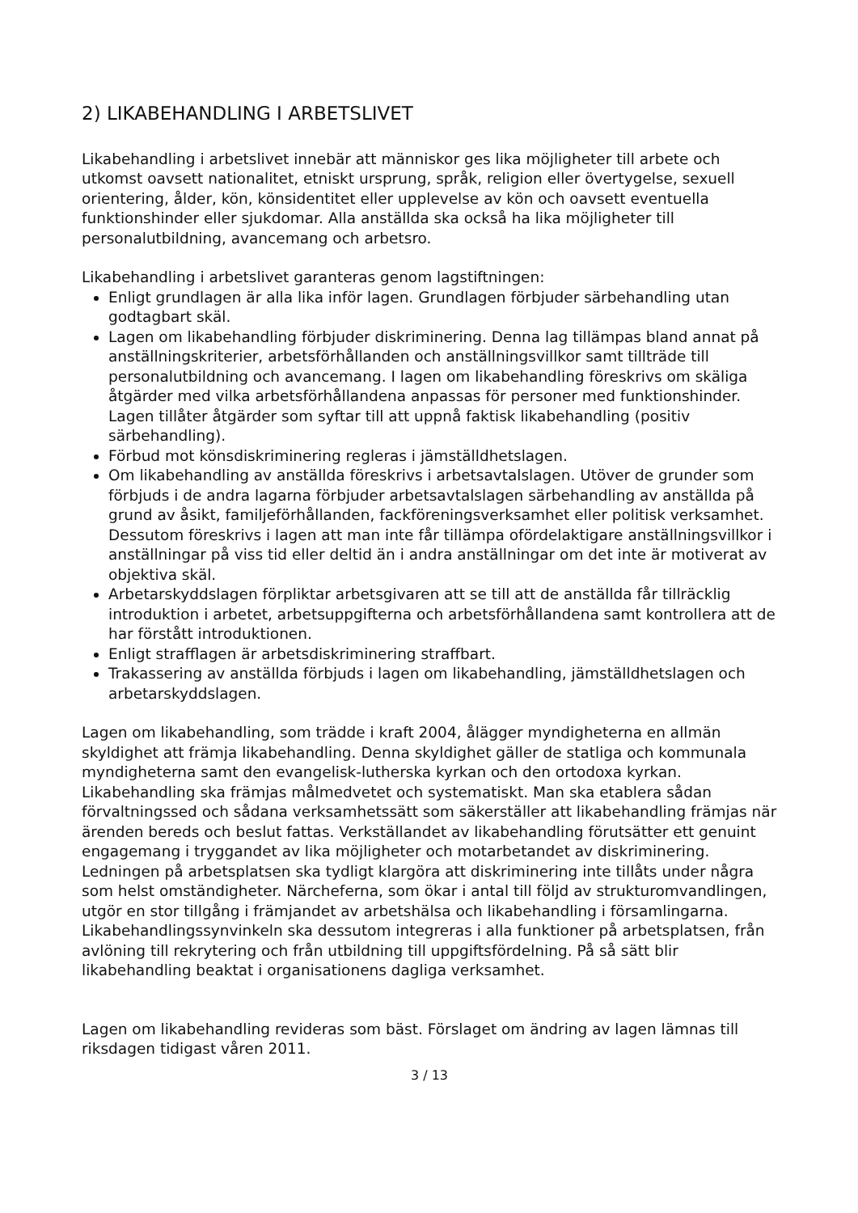2) LIKABEHANDLING I ARBETSLIVET
Likabehandling i arbetslivet innebär att människor ges lika möjligheter till arbete och utkomst oavsett nationalitet, etniskt ursprung, språk, religion eller övertygelse, sexuell orientering, ålder, kön, könsidentitet eller upplevelse av kön och oavsett eventuella funktionshinder eller sjukdomar. Alla anställda ska också ha lika möjligheter till personalutbildning, avancemang och arbetsro.
Likabehandling i arbetslivet garanteras genom lagstiftningen:
Enligt grundlagen är alla lika inför lagen. Grundlagen förbjuder särbehandling utan godtagbart skäl.
Lagen om likabehandling förbjuder diskriminering. Denna lag tillämpas bland annat på anställningskriterier, arbetsförhållanden och anställningsvillkor samt tillträde till personalutbildning och avancemang. I lagen om likabehandling föreskrivs om skäliga åtgärder med vilka arbetsförhållandena anpassas för personer med funktionshinder. Lagen tillåter åtgärder som syftar till att uppnå faktisk likabehandling (positiv särbehandling).
Förbud mot könsdiskriminering regleras i jämställdhetslagen.
Om likabehandling av anställda föreskrivs i arbetsavtalslagen. Utöver de grunder som förbjuds i de andra lagarna förbjuder arbetsavtalslagen särbehandling av anställda på grund av åsikt, familjeförhållanden, fackföreningsverksamhet eller politisk verksamhet. Dessutom föreskrivs i lagen att man inte får tillämpa ofördelaktigare anställningsvillkor i anställningar på viss tid eller deltid än i andra anställningar om det inte är motiverat av objektiva skäl.
Arbetarskyddslagen förpliktar arbetsgivaren att se till att de anställda får tillräcklig introduktion i arbetet, arbetsuppgifterna och arbetsförhållandena samt kontrollera att de har förstått introduktionen.
Enligt strafflagen är arbetsdiskriminering straffbart.
Trakassering av anställda förbjuds i lagen om likabehandling, jämställdhetslagen och arbetarskyddslagen.
Lagen om likabehandling, som trädde i kraft 2004, ålägger myndigheterna en allmän skyldighet att främja likabehandling. Denna skyldighet gäller de statliga och kommunala myndigheterna samt den evangelisk-lutherska kyrkan och den ortodoxa kyrkan. Likabehandling ska främjas målmedvetet och systematiskt. Man ska etablera sådan förvaltningssed och sådana verksamhetssätt som säkerställer att likabehandling främjas när ärenden bereds och beslut fattas. Verkställandet av likabehandling förutsätter ett genuint engagemang i tryggandet av lika möjligheter och motarbetandet av diskriminering. Ledningen på arbetsplatsen ska tydligt klargöra att diskriminering inte tillåts under några som helst omständigheter. Närcheferna, som ökar i antal till följd av strukturomvandlingen, utgör en stor tillgång i främjandet av arbetshälsa och likabehandling i församlingarna. Likabehandlingssynvinkeln ska dessutom integreras i alla funktioner på arbetsplatsen, från avlöning till rekrytering och från utbildning till uppgiftsfördelning. På så sätt blir likabehandling beaktat i organisationens dagliga verksamhet.
Lagen om likabehandling revideras som bäst. Förslaget om ändring av lagen lämnas till riksdagen tidigast våren 2011.
3 / 13